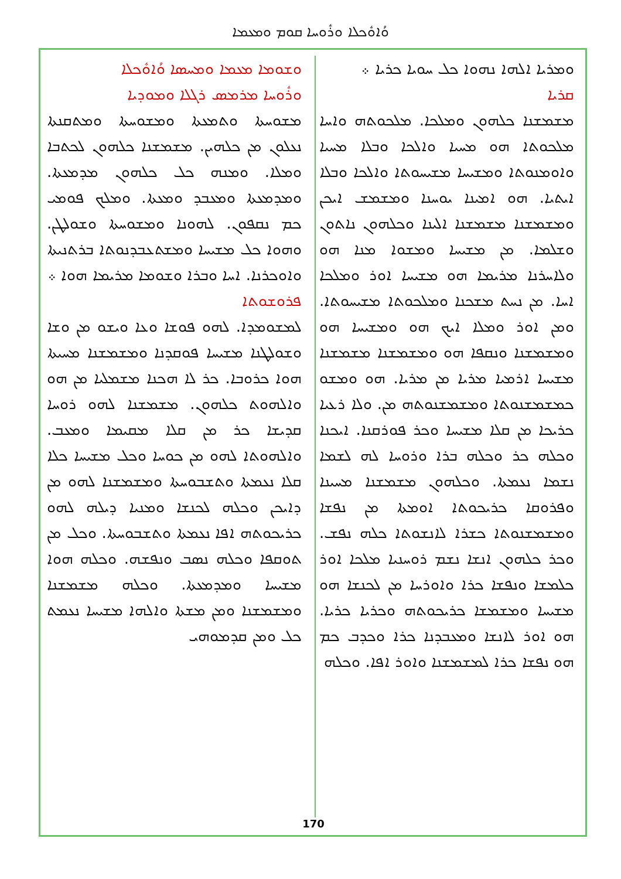ܘܳܐܘܽܟܠܐ ܘܪܽܘܚܐ ܩܘܡ ܘܡܥܡܐ
ܘܫܘܡܐ ܡܥܡܐ ܘܡܚܣܐ ܘܳܐܘܽܟܠܐ
ܘܪܽܘܚܐ ܡܪܡܣ ܪܓܠܐ ܘܡܘܕܝܐ
ܡܫܘܚܬܐ ܘܬܡܥܬܐ ܘܡܫܘܚܬܐ ܘܡܬܩܢܬܐ ܢܥܠܘܢ ܡܢ ܟܠܗܝܢ. ܡܫܡܫܢܐ ܟܠܗܘܢ ܠܟܬܒܐ ܘܡܠܐ. ܘܡܢܗ ܟܠ ܟܠܗܘܢ ܡܕܡܥܬܐ. ܘܡܕܡܥܬܐ ܘܡܥܒܕ ܘܡܥܬܐ. ܘܡܠܟ ܦܘܡܝ ܟܡ ܢܩܦܘܢ. ܠܗܘܢܐ ܘܡܫܘܚܬܐ ܘܫܘܠܛܢ. ܘܗܘܐ ܟܠ ܡܫܝܚܐ ܘܡܫܬܥܒܕܢܘܬܐ ܒܪܬܢܝܬܐ ܘܐܘܟܪܢܐ. ܐܚܐ ܘܒܪܐ ܘܫܘܡܐ ܡܪܝܡܐ ܗܘܐ ܀
ܦܪܘܫܘܬܐ
ܠܡܫܘܡܕܐ. ܠܗܘ ܦܘܫܐ ܘܥܐ ܘܝܫܘ ܡܢ ܘܫܐ ܘܫܘܠܛܢܐ ܡܫܝܚܐ ܦܘܩܕܢܐ ܘܡܫܡܫܢܐ ܡܚܝܬܐ ܗܘܐ ܟܪܘܒܐ. ܟܪ ܠܐ ܗܟܢܐ ܡܫܡܠܝܐ ܡܢ ܗܘ ܘܐܠܗܘܬ ܟܠܗܘܢ. ܡܫܡܫܢܐ ܠܗܘ ܪܘܚܐ ܩܕܝܫܐ ܟܪ ܡܢ ܩܠܐ ܡܩܝܡܐ ܘܡܥܒ. ܘܐܠܗܘܬܐ ܠܗܘ ܡܢ ܟܘܚܐ ܘܟܠ ܡܫܝܚܐ ܟܠܐ ܩܠܐ ܢܥܡܬܐ ܘܬܫܒܘܚܬܐ ܘܡܫܡܫܢܐ ܠܗܘ ܡܢ ܕܐܝܟܢ ܘܟܠܗ ܠܟܢܫܐ ܘܡܢܝܐ ܕܝܠܗ ܠܗܘ ܟܪܝܟܘܬܗ ܐܦܐ ܢܥܡܬܐ ܘܬܫܒܘܚܬܐ. ܘܟܠ ܡܢ ܬܘܩܦܐ ܘܟܠܗ ܢܣܒ ܘܢܦܫܗ. ܘܟܠܗ ܗܘܐ ܡܫܝܚܐ ܘܡܕܡܥܬܐ. ܘܟܠܗ ܡܫܡܫܢܐ ܘܡܫܡܫܢܐ ܘܡܢ ܡܫܬܐ ܘܐܠܗܐ ܡܫܝܚܐ ܢܥܡܬ ܟܠ ܘܡܢ ܩܕܡܘܗܝ
ܘܡܪܝܐ ܐܠܗܐ ܢܗܘܐ ܟܠ ܚܘܝܐ ܟܪܝܐ ܀
ܩܪܝܐ
ܡܫܡܫܢܐ ܟܠܗܘܢ ܘܡܠܟܐ. ܡܠܟܘܬܗ ܘܐܚܐ ܡܠܟܘܬܐ ܗܘ ܡܚܝܐ ܘܐܠܟܐ ܘܒܠܐ ܡܚܝܐ ܘܐܘܡܢܘܬܐ ܘܡܫܝܚܐ ܡܫܝܚܘܬܐ ܘܐܠܟܐ ܘܒܠܐ ܐܝܬܝܐ. ܗܘ ܐܡܝܢܐ ܝܘܚܢܐ ܘܡܫܡܫ ܐܝܟܢ ܘܡܫܡܫܢܐ ܡܫܡܫܢܐ ܐܠܝܢܐ ܘܟܠܗܘܢ ܢܐܬܘܢ ܘܫܠܡܐ. ܡܢ ܡܫܝܚܐ ܘܡܫܘܐ ܡܢܐ ܗܘ ܘܠܐܚܪܢܐ ܡܪܝܡܐ ܗܘ ܡܫܝܚܐ ܐܘܪ ܘܡܠܟܐ ܐܚܐ. ܡܢ ܢܚܬ ܡܫܟܢܐ ܘܡܠܟܘܬܐ ܡܫܝܚܘܬܐ. ܘܡܢ ܐܘܪ ܘܡܠܐ ܐܝܟ ܗܘ ܘܡܫܝܚܐ ܗܘ ܘܡܫܡܫܢܐ ܘܢܩܦܐ ܗܘ ܘܡܫܡܫܢܐ ܡܫܡܫܢܐ ܡܫܝܚܐ ܐܪܡܝܐ ܡܪܝܐ ܡܢ ܡܪܝܐ. ܗܘ ܘܡܫܘ ܟܡܫܡܫܢܘܬܐ ܘܡܫܡܫܢܘܬܗ ܡܢ. ܘܠܐ ܪܥܝܐ ܟܪܝܟܐ ܡܢ ܩܠܐ ܡܫܝܚܐ ܘܟܪ ܦܘܪܩܢܐ. ܐܝܟܢܐ ܘܟܠܗ ܟܪ ܘܟܠܗ ܒܪܐ ܘܪܘܚܐ ܠܗ ܠܫܡܐ ܢܫܡܐ ܢܥܡܬܐ. ܘܟܠܗܘܢ ܡܫܡܫܢܐ ܡܚܝܢܐ ܘܦܪܘܩܐ ܟܪܝܟܘܬܐ ܐܘܡܬܐ ܡܢ ܢܦܫܐ ܘܡܫܡܫܢܘܬܐ ܟܫܪܐ ܠܐܢܫܘܬܐ ܟܠܗ ܢܦܫ. ܘܟܪ ܟܠܗܘܢ ܐܢܫܐ ܢܫܡ ܪܘܚܢܝܐ ܡܠܟܐ ܐܘܪ ܟܠܡܫܐ ܘܢܦܫܐ ܟܪܐ ܘܐܘܪܚܐ ܡܢ ܠܟܢܫܐ ܗܘ ܡܫܝܚܐ ܘܡܫܡܫܐ ܟܪܝܟܘܬܗ ܘܟܪܝܐ ܟܪܝܐ. ܗܘ ܐܘܪ ܠܐܢܫܐ ܘܡܥܒܕܢܐ ܟܪܐ ܘܟܕܒ ܟܡ ܗܘ ܢܦܫܐ ܟܪܐ ܠܡܫܡܫܢܐ ܘܐܘܪ ܐܦܐ. ܘܟܠܗ
170